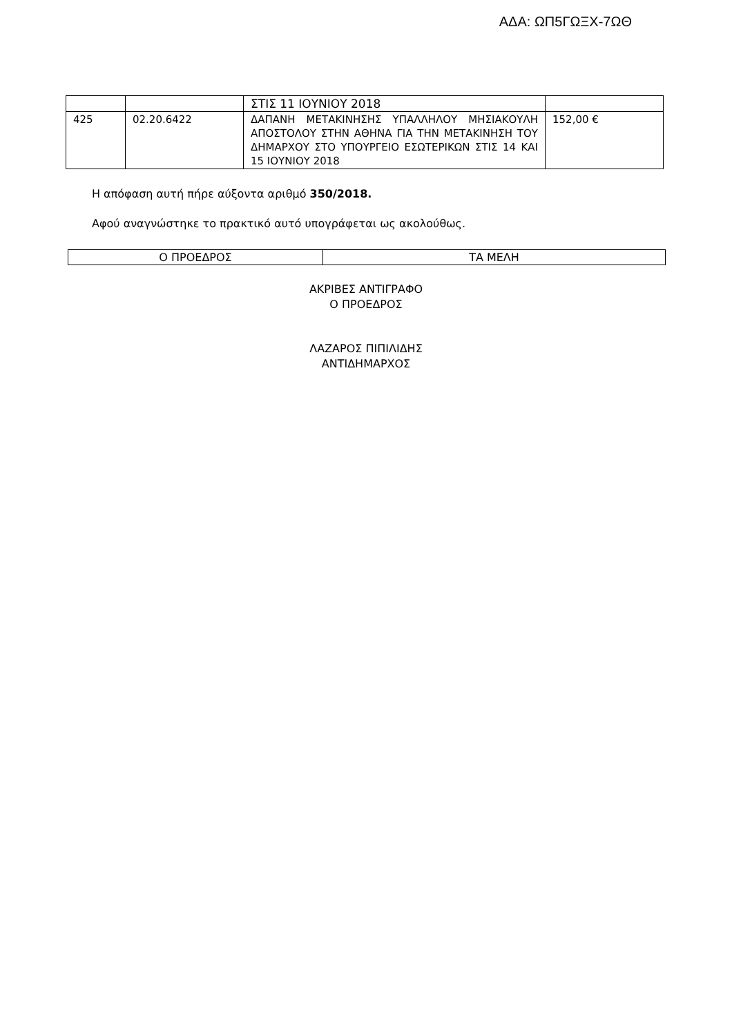ΑΔΑ: ΩΠ5ΓΩΞΧ-7ΩΘ
| | | ΣΤΙΣ 11 ΙΟΥΝΙΟΥ 2018 | |
| 425 | 02.20.6422 | ΔΑΠΑΝΗ ΜΕΤΑΚΙΝΗΣΗΣ ΥΠΑΛΛΗΛΟΥ ΜΗΣΙΑΚΟΥΛΗ ΑΠΟΣΤΟΛΟΥ ΣΤΗΝ ΑΘΗΝΑ ΓΙΑ ΤΗΝ ΜΕΤΑΚΙΝΗΣΗ ΤΟΥ ΔΗΜΑΡΧΟΥ ΣΤΟ ΥΠΟΥΡΓΕΙΟ ΕΣΩΤΕΡΙΚΩΝ ΣΤΙΣ 14 ΚΑΙ 15 ΙΟΥΝΙΟΥ 2018 | 152,00 € |
Η απόφαση αυτή πήρε αύξοντα αριθμό 350/2018.
Αφού αναγνώστηκε το πρακτικό αυτό υπογράφεται ως ακολούθως.
| Ο ΠΡΟΕΔΡΟΣ | ΤΑ ΜΕΛΗ |
ΑΚΡΙΒΕΣ ΑΝΤΙΓΡΑΦΟ
Ο ΠΡΟΕΔΡΟΣ
ΛΑΖΑΡΟΣ ΠΙΠΙΛΙΔΗΣ
ΑΝΤΙΔΗΜΑΡΧΟΣ